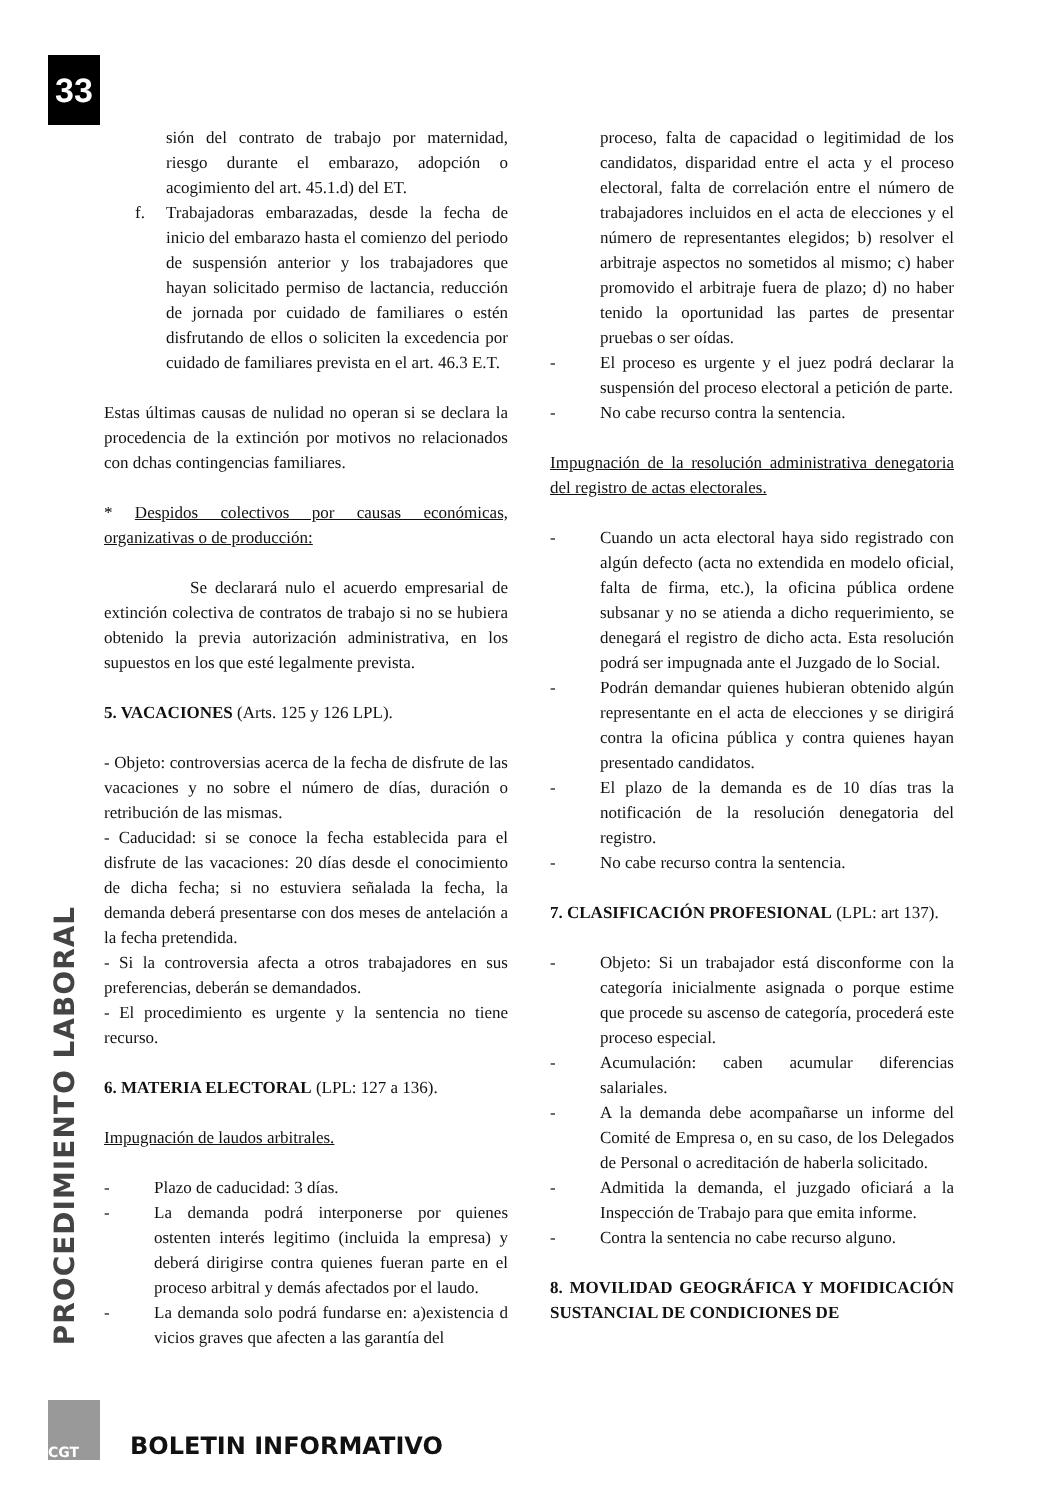33
PROCEDIMIENTO LABORAL
sión del contrato de trabajo por maternidad, riesgo durante el embarazo, adopción o acogimiento del art. 45.1.d) del ET.
f. Trabajadoras embarazadas, desde la fecha de inicio del embarazo hasta el comienzo del periodo de suspensión anterior y los trabajadores que hayan solicitado permiso de lactancia, reducción de jornada por cuidado de familiares o estén disfrutando de ellos o soliciten la excedencia por cuidado de familiares prevista en el art. 46.3 E.T.
Estas últimas causas de nulidad no operan si se declara la procedencia de la extinción por motivos no relacionados con dchas contingencias familiares.
* Despidos colectivos por causas económicas, organizativas o de producción:
Se declarará nulo el acuerdo empresarial de extinción colectiva de contratos de trabajo si no se hubiera obtenido la previa autorización administrativa, en los supuestos en los que esté legalmente prevista.
5. VACACIONES (Arts. 125 y 126 LPL).
- Objeto: controversias acerca de la fecha de disfrute de las vacaciones y no sobre el número de días, duración o retribución de las mismas.
- Caducidad: si se conoce la fecha establecida para el disfrute de las vacaciones: 20 días desde el conocimiento de dicha fecha; si no estuviera señalada la fecha, la demanda deberá presentarse con dos meses de antelación a la fecha pretendida.
- Si la controversia afecta a otros trabajadores en sus preferencias, deberán se demandados.
- El procedimiento es urgente y la sentencia no tiene recurso.
6. MATERIA ELECTORAL (LPL: 127 a 136).
Impugnación de laudos arbitrales.
- Plazo de caducidad: 3 días.
- La demanda podrá interponerse por quienes ostenten interés legitimo (incluida la empresa) y deberá dirigirse contra quienes fueran parte en el proceso arbitral y demás afectados por el laudo.
- La demanda solo podrá fundarse en: a)existencia d vicios graves que afecten a las garantía del
proceso, falta de capacidad o legitimidad de los candidatos, disparidad entre el acta y el proceso electoral, falta de correlación entre el número de trabajadores incluidos en el acta de elecciones y el número de representantes elegidos; b) resolver el arbitraje aspectos no sometidos al mismo; c) haber promovido el arbitraje fuera de plazo; d) no haber tenido la oportunidad las partes de presentar pruebas o ser oídas.
- El proceso es urgente y el juez podrá declarar la suspensión del proceso electoral a petición de parte.
- No cabe recurso contra la sentencia.
Impugnación de la resolución administrativa denegatoria del registro de actas electorales.
- Cuando un acta electoral haya sido registrado con algún defecto (acta no extendida en modelo oficial, falta de firma, etc.), la oficina pública ordene subsanar y no se atienda a dicho requerimiento, se denegará el registro de dicho acta. Esta resolución podrá ser impugnada ante el Juzgado de lo Social.
- Podrán demandar quienes hubieran obtenido algún representante en el acta de elecciones y se dirigirá contra la oficina pública y contra quienes hayan presentado candidatos.
- El plazo de la demanda es de 10 días tras la notificación de la resolución denegatoria del registro.
- No cabe recurso contra la sentencia.
7. CLASIFICACIÓN PROFESIONAL (LPL: art 137).
- Objeto: Si un trabajador está disconforme con la categoría inicialmente asignada o porque estime que procede su ascenso de categoría, procederá este proceso especial.
- Acumulación: caben acumular diferencias salariales.
- A la demanda debe acompañarse un informe del Comité de Empresa o, en su caso, de los Delegados de Personal o acreditación de haberla solicitado.
- Admitida la demanda, el juzgado oficiará a la Inspección de Trabajo para que emita informe.
- Contra la sentencia no cabe recurso alguno.
8. MOVILIDAD GEOGRÁFICA Y MOFIDICACIÓN SUSTANCIAL DE CONDICIONES DE
CGT
BOLETIN INFORMATIVO